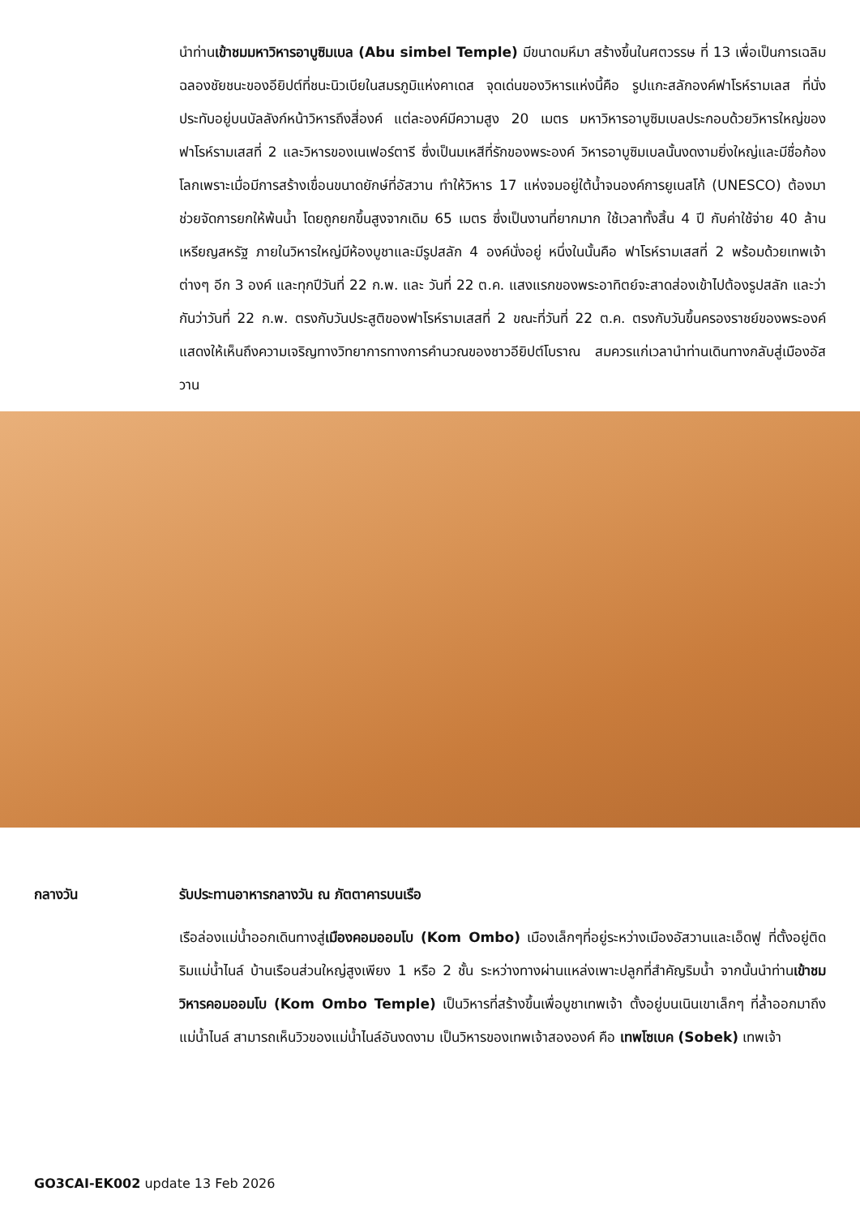นำท่านเข้าชมมหาวิหารอาบูซิมเบล (Abu simbel Temple) มีขนาดมหึมา สร้างขึ้นในศตวรรษ ที่ 13 เพื่อเป็นการเฉลิมฉลองชัยชนะของอียิปต์ที่ชนะนิวเบียในสมรภูมิแห่งคาเดส จุดเด่นของวิหารแห่งนี้คือ รูปแกะสลักองค์ฟาโรห์รามเลส ที่นั่งประทับอยู่บนบัลลังก์หน้าวิหารถึงสี่องค์ แต่ละองค์มีความสูง 20 เมตร มหาวิหารอาบูซิมเบลประกอบด้วยวิหารใหญ่ของ ฟาโรห์รามเสสที่ 2 และวิหารของเนเฟอร์ตารี ซึ่งเป็นมเหสีที่รักของพระองค์ วิหารอาบูซิมเบลนั้นงดงามยิ่งใหญ่และมีชื่อก้องโลกเพราะเมื่อมีการสร้างเขื่อนขนาดยักษ์ที่อัสวาน ทำให้วิหาร 17 แห่งจมอยู่ใต้น้ำจนองค์การยูเนสโก้ (UNESCO) ต้องมาช่วยจัดการยกให้พ้นน้ำ โดยถูกยกขึ้นสูงจากเดิม 65 เมตร ซึ่งเป็นงานที่ยากมาก ใช้เวลาทั้งสิ้น 4 ปี กับค่าใช้จ่าย 40 ล้านเหรียญสหรัฐ ภายในวิหารใหญ่มีห้องบูชาและมีรูปสลัก 4 องค์นั่งอยู่ หนึ่งในนั้นคือ ฟาโรห์รามเสสที่ 2 พร้อมด้วยเทพเจ้า ต่างๆ อีก 3 องค์ และทุกปีวันที่ 22 ก.พ. และ วันที่ 22 ต.ค. แสงแรกของพระอาทิตย์จะสาดส่องเข้าไปต้องรูปสลัก และว่ากันว่าวันที่ 22 ก.พ. ตรงกับวันประสูติของฟาโรห์รามเสสที่ 2 ขณะที่วันที่ 22 ต.ค. ตรงกับวันขึ้นครองราชย์ของพระองค์ แสดงให้เห็นถึงความเจริญทางวิทยาการทางการคำนวณของชาวอียิปต์โบราณ สมควรแก่เวลานำท่านเดินทางกลับสู่เมืองอัสวาน
กลางวัน รับประทานอาหารกลางวัน ณ ภัตตาคารบนเรือ
เรือล่องแม่น้ำออกเดินทางสู่เมืองคอมออมโบ (Kom Ombo) เมืองเล็กๆที่อยู่ระหว่างเมืองอัสวานและเอ็ดฟู ที่ตั้งอยู่ติดริมแม่น้ำไนล์ บ้านเรือนส่วนใหญ่สูงเพียง 1 หรือ 2 ชั้น ระหว่างทางผ่านแหล่งเพาะปลูกที่สำคัญริมน้ำ จากนั้นนำท่านเข้าชมวิหารคอมออมโบ (Kom Ombo Temple) เป็นวิหารที่สร้างขึ้นเพื่อบูชาเทพเจ้า ตั้งอยู่บนเนินเขาเล็กๆ ที่ล้ำออกมาถึงแม่น้ำไนล์ สามารถเห็นวิวของแม่น้ำไนล์อันงดงาม เป็นวิหารของเทพเจ้าสององค์ คือ เทพโซเบค (Sobek) เทพเจ้า
GO3CAI-EK002 update 13 Feb 2026